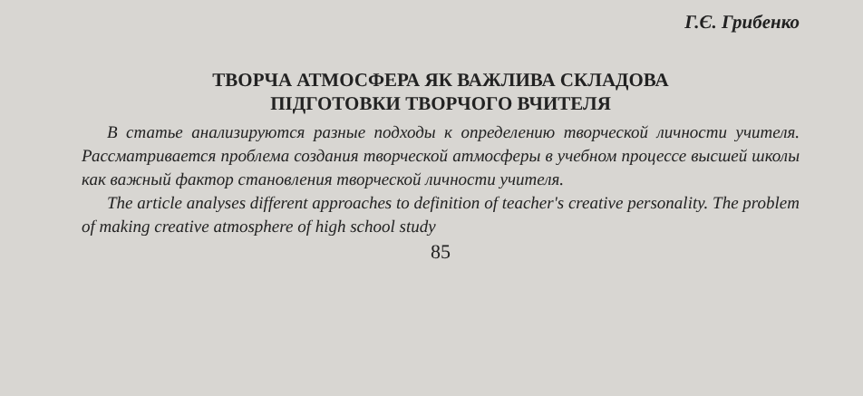Г.Є. Грибенко
ТВОРЧА АТМОСФЕРА ЯК ВАЖЛИВА СКЛАДОВА
ПІДГОТОВКИ ТВОРЧОГО ВЧИТЕЛЯ
В статье анализируются разные подходы к определению творческой личности учителя. Рассматривается проблема создания творческой атмосферы в учебном процессе высшей школы как важный фактор становления творческой личности учителя.
The article analyses different approaches to definition of teacher's creative personality. The problem of making creative atmosphere of high school study
85